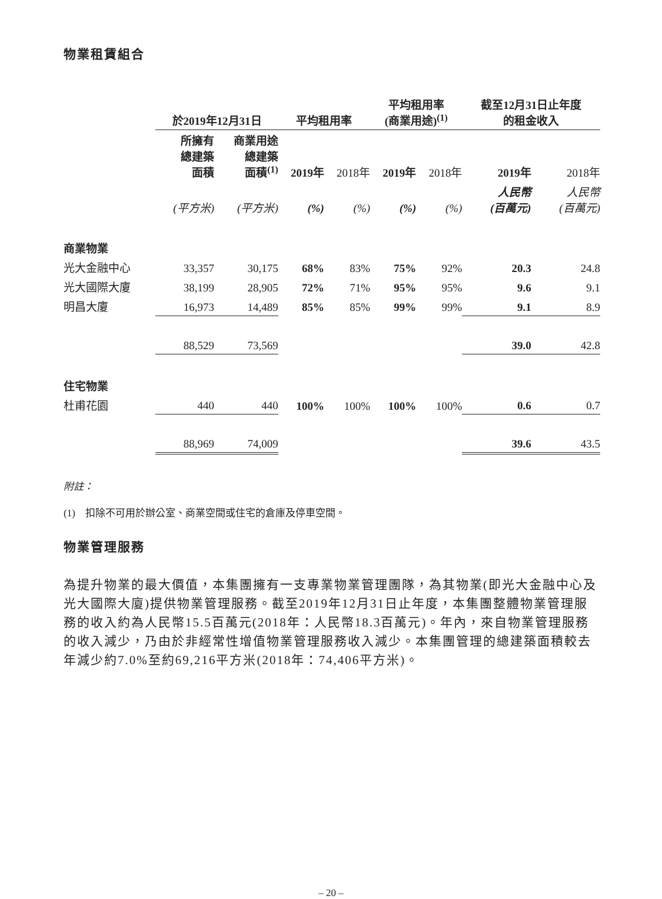物業租賃組合
| | 於2019年12月31日 | | | 平均租用率 | | | 平均租用率 (商業用途)<sup>(1)</sup> | | | 截至12月31日止年度 的租金收入 | |
| --- | --- | --- | --- | --- | --- | --- | --- | --- | --- | --- | --- |
| | 所擁有 總建築 面積 | 商業用途 總建築 面積<sup>(1)</sup> | | 2019年 | 2018年 | | 2019年 | 2018年 | | 2019年 | 2018年 |
| | (平方米) | (平方米) | | (%) | (%) | | (%) | (%) | | 人民幣 (百萬元) | 人民幣 (百萬元) |
| 商業物業 | | | | | | | | | | | |
| 光大金融中心 | 33,357 | 30,175 | | 68% | 83% | | 75% | 92% | | 20.3 | 24.8 |
| 光大國際大廈 | 38,199 | 28,905 | | 72% | 71% | | 95% | 95% | | 9.6 | 9.1 |
| 明昌大廈 | 16,973 | 14,489 | | 85% | 85% | | 99% | 99% | | 9.1 | 8.9 |
| | 88,529 | 73,569 | | | | | | | | 39.0 | 42.8 |
| 住宅物業 | | | | | | | | | | | |
| 杜甫花園 | 440 | 440 | | 100% | 100% | | 100% | 100% | | 0.6 | 0.7 |
| | 88,969 | 74,009 | | | | | | | | 39.6 | 43.5 |
附註：
(1) 扣除不可用於辦公室、商業空間或住宅的倉庫及停車空間。
物業管理服務
為提升物業的最大價值，本集團擁有一支專業物業管理團隊，為其物業(即光大金融中心及光大國際大廈)提供物業管理服務。截至2019年12月31日止年度，本集團整體物業管理服務的收入約為人民幣15.5百萬元(2018年：人民幣18.3百萬元)。年內，來自物業管理服務的收入減少，乃由於非經常性增值物業管理服務收入減少。本集團管理的總建築面積較去年減少約7.0%至約69,216平方米(2018年：74,406平方米)。
– 20 –